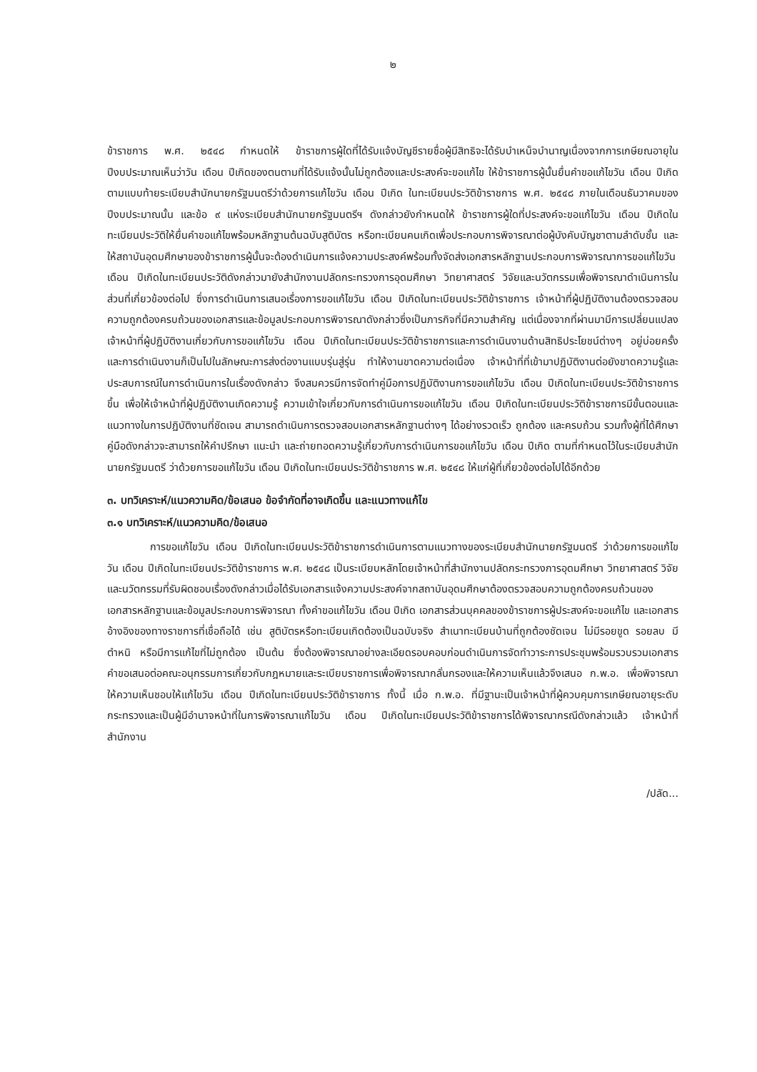๒
ข้าราชการ พ.ศ. ๒๕๔๘ กำหนดให้ ข้าราชการผู้ใดที่ได้รับแจ้งบัญชีรายชื่อผู้มีสิทธิจะได้รับบำเหน็จบำนาญเนื่องจากการเกษียณอายุในปีงบประมาณเห็นว่าวัน เดือน ปีเกิดของตนตามที่ได้รับแจ้งนั้นไม่ถูกต้องและประสงค์จะขอแก้ไข ให้ข้าราชการผู้นั้นยื่นคำขอแก้ไขวัน เดือน ปีเกิดตามแบบท้ายระเบียบสำนักนายกรัฐมนตรีว่าด้วยการแก้ไขวัน เดือน ปีเกิด ในทะเบียนประวัติข้าราชการ พ.ศ. ๒๕๔๘ ภายในเดือนธันวาคมของปีงบประมาณนั้น และข้อ ๙ แห่งระเบียบสำนักนายกรัฐมนตรีฯ ดังกล่าวยังกำหนดให้ ข้าราชการผู้ใดที่ประสงค์จะขอแก้ไขวัน เดือน ปีเกิดในทะเบียนประวัติให้ยื่นคำขอแก้ไขพร้อมหลักฐานต้นฉบับสูติบัตร หรือทะเบียนคนเกิดเพื่อประกอบการพิจารณาต่อผู้บังคับบัญชาตามลำดับชั้น และให้สถาบันอุดมศึกษาของข้าราชการผู้นั้นจะต้องดำเนินการแจ้งความประสงค์พร้อมทั้งจัดส่งเอกสารหลักฐานประกอบการพิจารณาการขอแก้ไขวัน เดือน ปีเกิดในทะเบียนประวัติดังกล่าวมายังสำนักงานปลัดกระทรวงการอุดมศึกษา วิทยาศาสตร์ วิจัยและนวัตกรรมเพื่อพิจารณาดำเนินการในส่วนที่เกี่ยวข้องต่อไป ซึ่งการดำเนินการเสนอเรื่องการขอแก้ไขวัน เดือน ปีเกิดในทะเบียนประวัติข้าราชการ เจ้าหน้าที่ผู้ปฏิบัติงานต้องตรวจสอบความถูกต้องครบถ้วนของเอกสารและข้อมูลประกอบการพิจารณาดังกล่าวซึ่งเป็นภารกิจที่มีความสำคัญ แต่เนื่องจากที่ผ่านมามีการเปลี่ยนแปลงเจ้าหน้าที่ผู้ปฏิบัติงานเกี่ยวกับการขอแก้ไขวัน เดือน ปีเกิดในทะเบียนประวัติข้าราชการและการดำเนินงานด้านสิทธิประโยชน์ต่างๆ อยู่บ่อยครั้ง และการดำเนินงานก็เป็นไปในลักษณะการส่งต่องานแบบรุ่นสู่รุ่น ทำให้งานขาดความต่อเนื่อง เจ้าหน้าที่ที่เข้ามาปฏิบัติงานต่อยังขาดความรู้และประสบการณ์ในการดำเนินการในเรื่องดังกล่าว จึงสมควรมีการจัดทำคู่มือการปฏิบัติงานการขอแก้ไขวัน เดือน ปีเกิดในทะเบียนประวัติข้าราชการขึ้น เพื่อให้เจ้าหน้าที่ผู้ปฏิบัติงานเกิดความรู้ ความเข้าใจเกี่ยวกับการดำเนินการขอแก้ไขวัน เดือน ปีเกิดในทะเบียนประวัติข้าราชการมีขั้นตอนและแนวทางในการปฏิบัติงานที่ชัดเจน สามารถดำเนินการตรวจสอบเอกสารหลักฐานต่างๆ ได้อย่างรวดเร็ว ถูกต้อง และครบถ้วน รวมทั้งผู้ที่ได้ศึกษาคู่มือดังกล่าวจะสามารถให้คำปรึกษา แนะนำ และถ่ายทอดความรู้เกี่ยวกับการดำเนินการขอแก้ไขวัน เดือน ปีเกิด ตามที่กำหนดไว้ในระเบียบสำนักนายกรัฐมนตรี ว่าด้วยการขอแก้ไขวัน เดือน ปีเกิดในทะเบียนประวัติข้าราชการ พ.ศ. ๒๕๔๘ ให้แก่ผู้ที่เกี่ยวข้องต่อไปได้อีกด้วย
๓. บทวิเคราะห์/แนวความคิด/ข้อเสนอ ข้อจำกัดที่อาจเกิดขึ้น และแนวทางแก้ไข
๓.๑ บทวิเคราะห์/แนวความคิด/ข้อเสนอ
การขอแก้ไขวัน เดือน ปีเกิดในทะเบียนประวัติข้าราชการดำเนินการตามแนวทางของระเบียบสำนักนายกรัฐมนตรี ว่าด้วยการขอแก้ไขวัน เดือน ปีเกิดในทะเบียนประวัติข้าราชการ พ.ศ. ๒๕๔๘ เป็นระเบียบหลักโดยเจ้าหน้าที่สำนักงานปลัดกระทรวงการอุดมศึกษา วิทยาศาสตร์ วิจัยและนวัตกรรมที่รับผิดชอบเรื่องดังกล่าวเมื่อได้รับเอกสารแจ้งความประสงค์จากสถาบันอุดมศึกษาต้องตรวจสอบความถูกต้องครบถ้วนของเอกสารหลักฐานและข้อมูลประกอบการพิจารณา ทั้งคำขอแก้ไขวัน เดือน ปีเกิด เอกสารส่วนบุคคลของข้าราชการผู้ประสงค์จะขอแก้ไข และเอกสารอ้างอิงของทางราชการที่เชื่อถือได้ เช่น สูติบัตรหรือทะเบียนเกิดต้องเป็นฉบับจริง สำเนาทะเบียนบ้านที่ถูกต้องชัดเจน ไม่มีรอยขูด รอยลบ มีตำหนิ หรือมีการแก้ไขที่ไม่ถูกต้อง เป็นต้น ซึ่งต้องพิจารณาอย่างละเอียดรอบคอบก่อนดำเนินการจัดทำวาระการประชุมพร้อมรวบรวมเอกสารคำขอเสนอต่อคณะอนุกรรมการเกี่ยวกับกฎหมายและระเบียบราชการเพื่อพิจารณากลั่นกรองและให้ความเห็นแล้วจึงเสนอ ก.พ.อ. เพื่อพิจารณาให้ความเห็นชอบให้แก้ไขวัน เดือน ปีเกิดในทะเบียนประวัติข้าราชการ ทั้งนี้ เมื่อ ก.พ.อ. ที่มีฐานะเป็นเจ้าหน้าที่ผู้ควบคุมการเกษียณอายุระดับกระทรวงและเป็นผู้มีอำนาจหน้าที่ในการพิจารณาแก้ไขวัน เดือน ปีเกิดในทะเบียนประวัติข้าราชการได้พิจารณากรณีดังกล่าวแล้ว เจ้าหน้าที่สำนักงาน
/ปลัด...